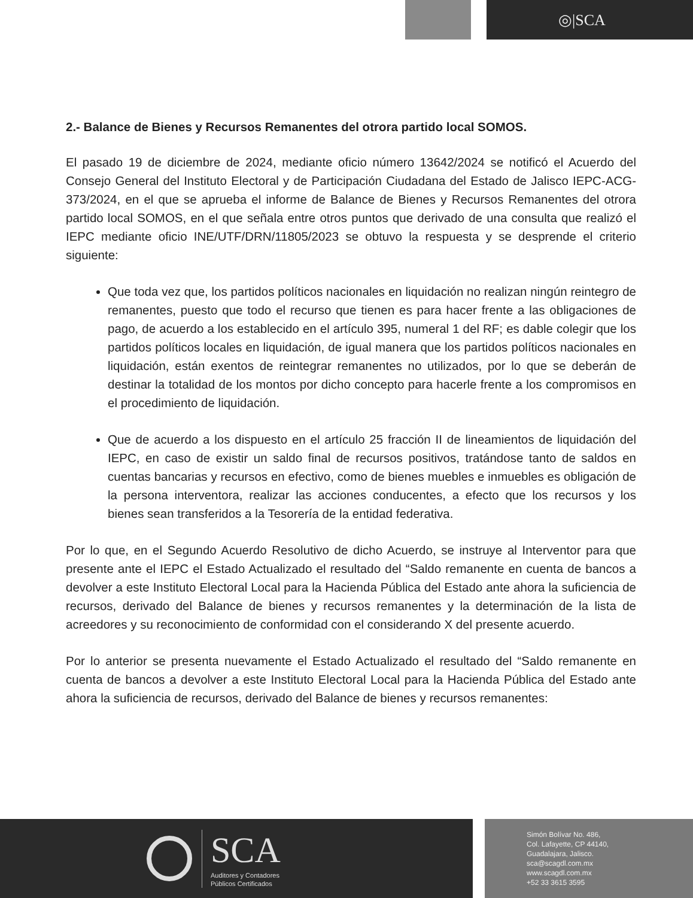◎|SCA
2.- Balance de Bienes y Recursos Remanentes del otrora partido local SOMOS.
El pasado 19 de diciembre de 2024, mediante oficio número 13642/2024 se notificó el Acuerdo del Consejo General del Instituto Electoral y de Participación Ciudadana del Estado de Jalisco IEPC-ACG-373/2024, en el que se aprueba el informe de Balance de Bienes y Recursos Remanentes del otrora partido local SOMOS, en el que señala entre otros puntos que derivado de una consulta que realizó el IEPC mediante oficio INE/UTF/DRN/11805/2023 se obtuvo la respuesta y se desprende el criterio siguiente:
Que toda vez que, los partidos políticos nacionales en liquidación no realizan ningún reintegro de remanentes, puesto que todo el recurso que tienen es para hacer frente a las obligaciones de pago, de acuerdo a los establecido en el artículo 395, numeral 1 del RF; es dable colegir que los partidos políticos locales en liquidación, de igual manera que los partidos políticos nacionales en liquidación, están exentos de reintegrar remanentes no utilizados, por lo que se deberán de destinar la totalidad de los montos por dicho concepto para hacerle frente a los compromisos en el procedimiento de liquidación.
Que de acuerdo a los dispuesto en el artículo 25 fracción II de lineamientos de liquidación del IEPC, en caso de existir un saldo final de recursos positivos, tratándose tanto de saldos en cuentas bancarias y recursos en efectivo, como de bienes muebles e inmuebles es obligación de la persona interventora, realizar las acciones conducentes, a efecto que los recursos y los bienes sean transferidos a la Tesorería de la entidad federativa.
Por lo que, en el Segundo Acuerdo Resolutivo de dicho Acuerdo, se instruye al Interventor para que presente ante el IEPC el Estado Actualizado el resultado del “Saldo remanente en cuenta de bancos a devolver a este Instituto Electoral Local para la Hacienda Pública del Estado ante ahora la suficiencia de recursos, derivado del Balance de bienes y recursos remanentes y la determinación de la lista de acreedores y su reconocimiento de conformidad con el considerando X del presente acuerdo.
Por lo anterior se presenta nuevamente el Estado Actualizado el resultado del “Saldo remanente en cuenta de bancos a devolver a este Instituto Electoral Local para la Hacienda Pública del Estado ante ahora la suficiencia de recursos, derivado del Balance de bienes y recursos remanentes:
SCA
Auditores y Contadores
Públicos Certificados
Simón Bolívar No. 486,
Col. Lafayette, CP 44140,
Guadalajara, Jalisco.
sca@scagdl.com.mx
www.scagdl.com.mx
+52 33 3615 3595